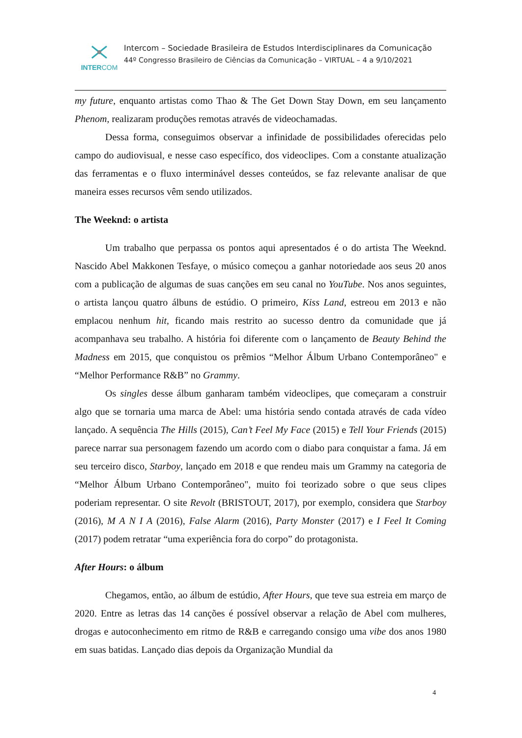INTERCOM
Intercom – Sociedade Brasileira de Estudos Interdisciplinares da Comunicação
44º Congresso Brasileiro de Ciências da Comunicação – VIRTUAL – 4 a 9/10/2021
my future, enquanto artistas como Thao & The Get Down Stay Down, em seu lançamento Phenom, realizaram produções remotas através de videochamadas.
Dessa forma, conseguimos observar a infinidade de possibilidades oferecidas pelo campo do audiovisual, e nesse caso específico, dos videoclipes. Com a constante atualização das ferramentas e o fluxo interminável desses conteúdos, se faz relevante analisar de que maneira esses recursos vêm sendo utilizados.
The Weeknd: o artista
Um trabalho que perpassa os pontos aqui apresentados é o do artista The Weeknd. Nascido Abel Makkonen Tesfaye, o músico começou a ganhar notoriedade aos seus 20 anos com a publicação de algumas de suas canções em seu canal no YouTube. Nos anos seguintes, o artista lançou quatro álbuns de estúdio. O primeiro, Kiss Land, estreou em 2013 e não emplacou nenhum hit, ficando mais restrito ao sucesso dentro da comunidade que já acompanhava seu trabalho. A história foi diferente com o lançamento de Beauty Behind the Madness em 2015, que conquistou os prêmios “Melhor Álbum Urbano Contemporâneo" e “Melhor Performance R&B” no Grammy.
Os singles desse álbum ganharam também videoclipes, que começaram a construir algo que se tornaria uma marca de Abel: uma história sendo contada através de cada vídeo lançado. A sequência The Hills (2015), Can’t Feel My Face (2015) e Tell Your Friends (2015) parece narrar sua personagem fazendo um acordo com o diabo para conquistar a fama. Já em seu terceiro disco, Starboy, lançado em 2018 e que rendeu mais um Grammy na categoria de “Melhor Álbum Urbano Contemporâneo", muito foi teorizado sobre o que seus clipes poderiam representar. O site Revolt (BRISTOUT, 2017), por exemplo, considera que Starboy (2016), M A N I A (2016), False Alarm (2016), Party Monster (2017) e I Feel It Coming (2017) podem retratar “uma experiência fora do corpo” do protagonista.
After Hours: o álbum
Chegamos, então, ao álbum de estúdio, After Hours, que teve sua estreia em março de 2020. Entre as letras das 14 canções é possível observar a relação de Abel com mulheres, drogas e autoconhecimento em ritmo de R&B e carregando consigo uma vibe dos anos 1980 em suas batidas. Lançado dias depois da Organização Mundial da
4